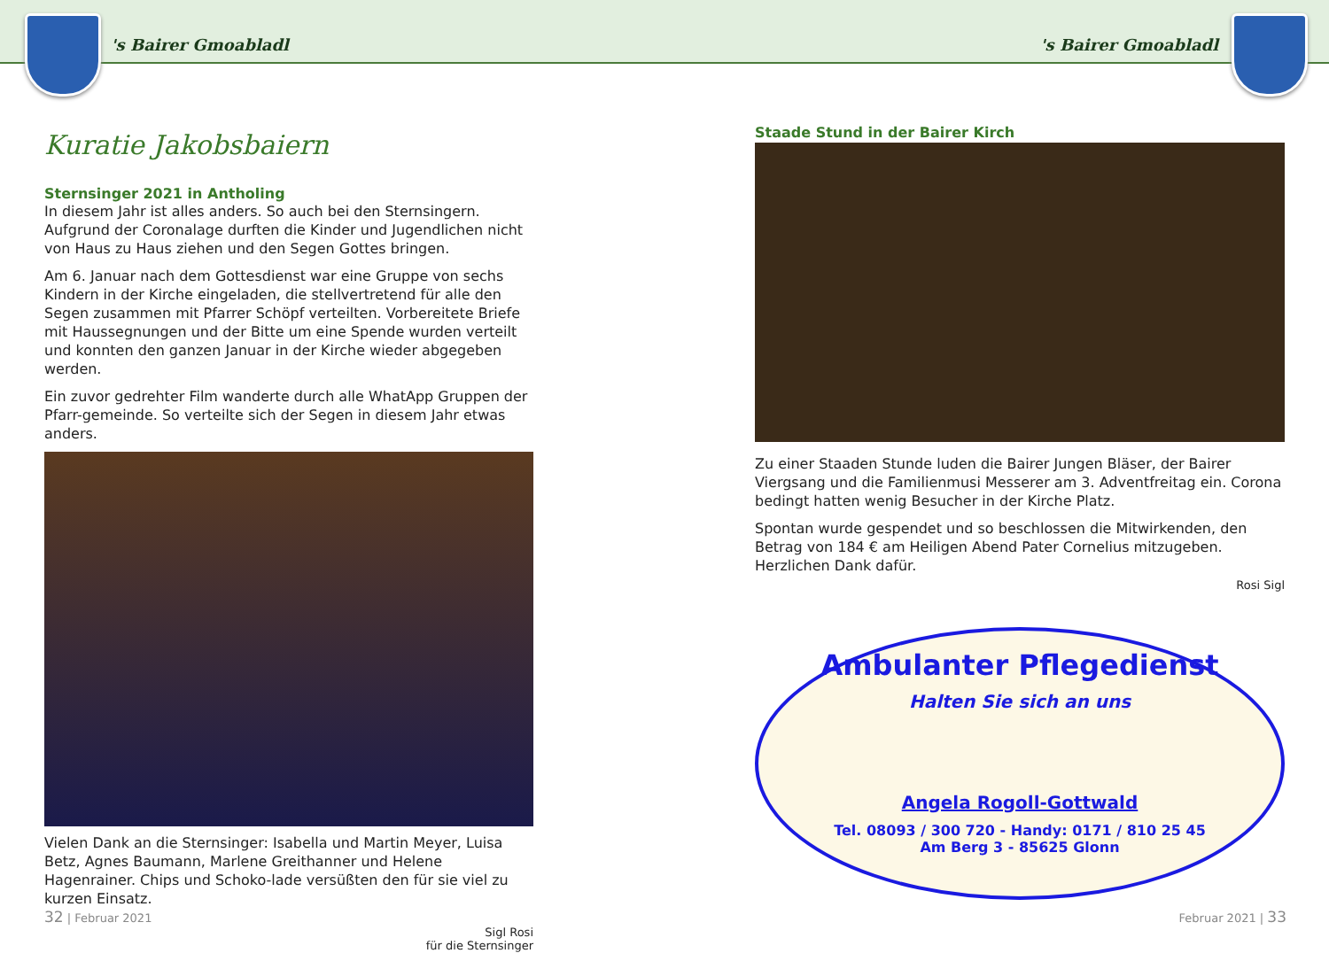's Bairer Gmoabladl 's Bairer Gmoabladl
Kuratie Jakobsbaiern
Sternsinger 2021 in Antholing
In diesem Jahr ist alles anders. So auch bei den Sternsingern. Aufgrund der Coronalage durften die Kinder und Jugendlichen nicht von Haus zu Haus ziehen und den Segen Gottes bringen.
Am 6. Januar nach dem Gottesdienst war eine Gruppe von sechs Kindern in der Kirche eingeladen, die stellvertretend für alle den Segen zusammen mit Pfarrer Schöpf verteilten. Vorbereitete Briefe mit Haussegnungen und der Bitte um eine Spende wurden verteilt und konnten den ganzen Januar in der Kirche wieder abgegeben werden.
Ein zuvor gedrehter Film wanderte durch alle WhatApp Gruppen der Pfarr-gemeinde. So verteilte sich der Segen in diesem Jahr etwas anders.
Vielen Dank an die Sternsinger: Isabella und Martin Meyer, Luisa Betz, Agnes Baumann, Marlene Greithanner und Helene Hagenrainer. Chips und Schoko-lade versüßten den für sie viel zu kurzen Einsatz.
Sigl Rosi
für die Sternsinger
Staade Stund in der Bairer Kirch
Zu einer Staaden Stunde luden die Bairer Jungen Bläser, der Bairer Viergsang und die Familienmusi Messerer am 3. Adventfreitag ein. Corona bedingt hatten wenig Besucher in der Kirche Platz.
Spontan wurde gespendet und so beschlossen die Mitwirkenden, den Betrag von 184 € am Heiligen Abend Pater Cornelius mitzugeben. Herzlichen Dank dafür.
Rosi Sigl
Ambulanter Pflegedienst
Halten Sie sich an uns
Angela Rogoll-Gottwald
Tel. 08093 / 300 720 - Handy: 0171 / 810 25 45
Am Berg 3 - 85625 Glonn
32 | Februar 2021 Februar 2021 | 33